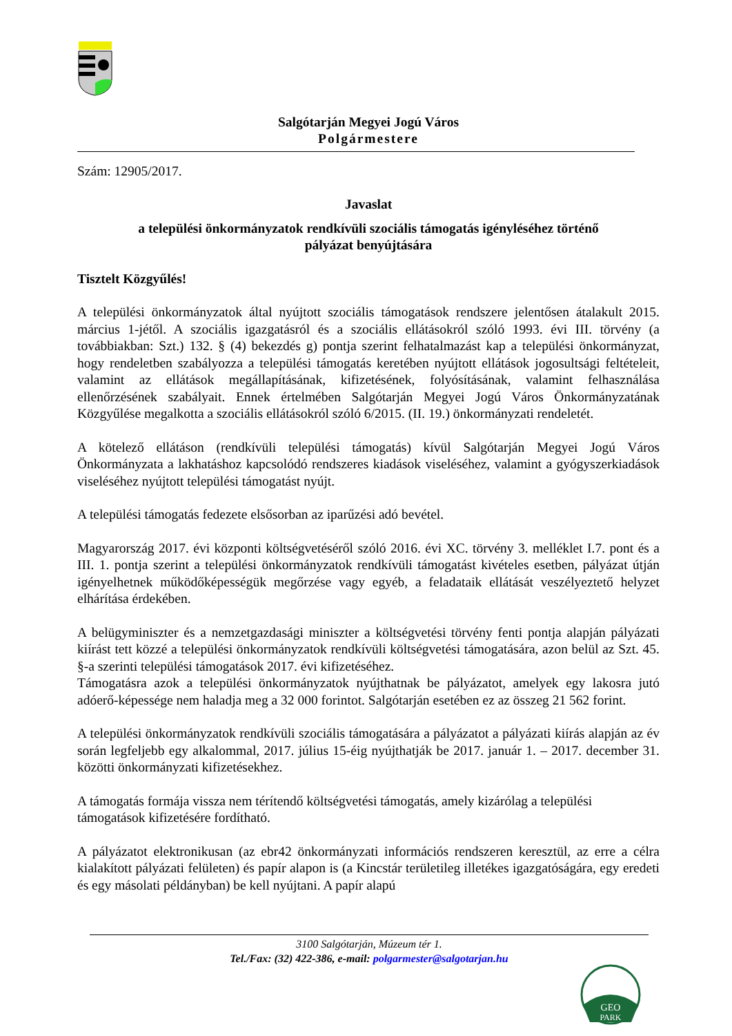Salgótarján Megyei Jogú Város
Polgármestere
Szám: 12905/2017.
Javaslat
a települési önkormányzatok rendkívüli szociális támogatás igényléséhez történő
pályázat benyújtására
Tisztelt Közgyűlés!
A települési önkormányzatok által nyújtott szociális támogatások rendszere jelentősen átalakult 2015. március 1-jétől. A szociális igazgatásról és a szociális ellátásokról szóló 1993. évi III. törvény (a továbbiakban: Szt.) 132. § (4) bekezdés g) pontja szerint felhatalmazást kap a települési önkormányzat, hogy rendeletben szabályozza a települési támogatás keretében nyújtott ellátások jogosultsági feltételeit, valamint az ellátások megállapításának, kifizetésének, folyósításának, valamint felhasználása ellenőrzésének szabályait. Ennek értelmében Salgótarján Megyei Jogú Város Önkormányzatának Közgyűlése megalkotta a szociális ellátásokról szóló 6/2015. (II. 19.) önkormányzati rendeletét.
A kötelező ellátáson (rendkívüli települési támogatás) kívül Salgótarján Megyei Jogú Város Önkormányzata a lakhatáshoz kapcsolódó rendszeres kiadások viseléséhez, valamint a gyógyszerkiadások viseléséhez nyújtott települési támogatást nyújt.
A települési támogatás fedezete elsősorban az iparűzési adó bevétel.
Magyarország 2017. évi központi költségvetéséről szóló 2016. évi XC. törvény 3. melléklet I.7. pont és a III. 1. pontja szerint a települési önkormányzatok rendkívüli támogatást kivételes esetben, pályázat útján igényelhetnek működőképességük megőrzése vagy egyéb, a feladataik ellátását veszélyeztető helyzet elhárítása érdekében.
A belügyminiszter és a nemzetgazdasági miniszter a költségvetési törvény fenti pontja alapján pályázati kiírást tett közzé a települési önkormányzatok rendkívüli költségvetési támogatására, azon belül az Szt. 45. §-a szerinti települési támogatások 2017. évi kifizetéséhez.
Támogatásra azok a települési önkormányzatok nyújthatnak be pályázatot, amelyek egy lakosra jutó adóerő-képessége nem haladja meg a 32 000 forintot. Salgótarján esetében ez az összeg 21 562 forint.
A települési önkormányzatok rendkívüli szociális támogatására a pályázatot a pályázati kiírás alapján az év során legfeljebb egy alkalommal, 2017. július 15-éig nyújthatják be 2017. január 1. – 2017. december 31. közötti önkormányzati kifizetésekhez.
A támogatás formája vissza nem térítendő költségvetési támogatás, amely kizárólag a települési támogatások kifizetésére fordítható.
A pályázatot elektronikusan (az ebr42 önkormányzati információs rendszeren keresztül, az erre a célra kialakított pályázati felületen) és papír alapon is (a Kincstár területileg illetékes igazgatóságára, egy eredeti és egy másolati példányban) be kell nyújtani. A papír alapú
3100 Salgótarján, Múzeum tér 1.
Tel./Fax: (32) 422-386, e-mail: polgarmester@salgotarjan.hu
GEO
PARK